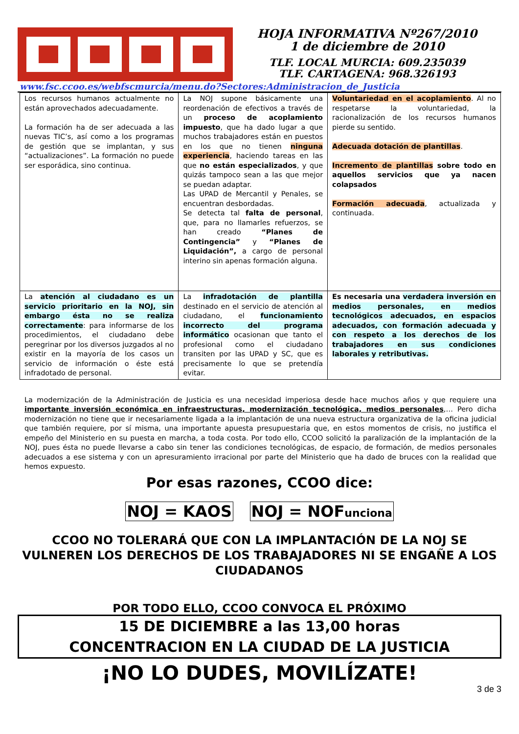HOJA INFORMATIVA Nº267/2010
1 de diciembre de 2010
TLF. LOCAL MURCIA: 609.235039
TLF. CARTAGENA: 968.326193
www.fsc.ccoo.es/webfscmurcia/menu.do?Sectores:Administracion_de_Justicia
| Los recursos humanos actualmente no están aprovechados adecuadamente. La formación ha de ser adecuada a las nuevas TIC’s, así como a los programas de gestión que se implantan, y sus “actualizaciones”. La formación no puede ser esporádica, sino continua. | La NOJ supone básicamente una reordenación de efectivos a través de un proceso de acoplamiento impuesto , que ha dado lugar a que muchos trabajadores están en puestos en los que no tienen ninguna experiencia , haciendo tareas en las que no están especializados , y que quizás tampoco sean a las que mejor se puedan adaptar. Las UPAD de Mercantil y Penales, se encuentran desbordadas. Se detecta tal falta de personal , que, para no llamarles refuerzos, se han creado “Planes de Contingencia” y “Planes de Liquidación”, a cargo de personal interino sin apenas formación alguna. | Voluntariedad en el acoplamiento . Al no respetarse la voluntariedad, la racionalización de los recursos humanos pierde su sentido. Adecuada dotación de plantillas . Incremento de plantillas sobre todo en aquellos servicios que ya nacen colapsados Formación adecuada , actualizada y continuada. |
| La atención al ciudadano es un servicio prioritario en la NOJ, sin embargo ésta no se realiza correctamente : para informarse de los procedimientos, el ciudadano debe peregrinar por los diversos juzgados al no existir en la mayoría de los casos un servicio de información o éste está infradotado de personal. | La infradotación de plantilla destinado en el servicio de atención al ciudadano, el funcionamiento incorrecto del programa informático ocasionan que tanto el profesional como el ciudadano transiten por las UPAD y SC, que es precisamente lo que se pretendía evitar. | Es necesaria una verdadera inversión en medios personales, en medios tecnológicos adecuados, en espacios adecuados, con formación adecuada y con respeto a los derechos de los trabajadores en sus condiciones laborales y retributivas. |
La modernización de la Administración de Justicia es una necesidad imperiosa desde hace muchos años y que requiere una importante inversión económica en infraestructuras, modernización tecnológica, medios personales,… Pero dicha modernización no tiene que ir necesariamente ligada a la implantación de una nueva estructura organizativa de la oficina judicial que también requiere, por sí misma, una importante apuesta presupuestaria que, en estos momentos de crisis, no justifica el empeño del Ministerio en su puesta en marcha, a toda costa. Por todo ello, CCOO solicitó la paralización de la implantación de la NOJ, pues ésta no puede llevarse a cabo sin tener las condiciones tecnológicas, de espacio, de formación, de medios personales adecuados a ese sistema y con un apresuramiento irracional por parte del Ministerio que ha dado de bruces con la realidad que hemos expuesto.
Por esas razones, CCOO dice:
NOJ = KAOS NOJ = NOFunciona
CCOO NO TOLERARÁ QUE CON LA IMPLANTACIÓN DE LA NOJ SE VULNEREN LOS DERECHOS DE LOS TRABAJADORES NI SE ENGAÑE A LOS CIUDADANOS
POR TODO ELLO, CCOO CONVOCA EL PRÓXIMO
15 DE DICIEMBRE a las 13,00 horas
CONCENTRACION EN LA CIUDAD DE LA JUSTICIA
¡NO LO DUDES, MOVILÍZATE!
3 de 3